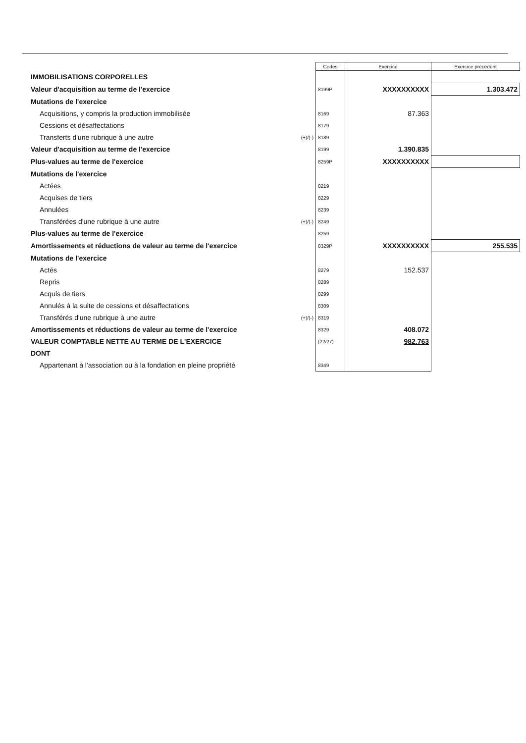| | | Codes | Exercice | Exercice précédent |
| --- | --- | --- | --- | --- |
| IMMOBILISATIONS CORPORELLES | | | | |
| Valeur d'acquisition au terme de l'exercice | | 8199P | XXXXXXXXXX | 1.303.472 |
| Mutations de l'exercice | | | | |
| Acquisitions, y compris la production immobilisée | | 8169 | 87.363 | |
| Cessions et désaffectations | | 8179 | | |
| Transferts d'une rubrique à une autre | (+)/(-) | 8189 | | |
| Valeur d'acquisition au terme de l'exercice | | 8199 | 1.390.835 | |
| Plus-values au terme de l'exercice | | 8259P | XXXXXXXXXX | |
| Mutations de l'exercice | | | | |
| Actées | | 8219 | | |
| Acquises de tiers | | 8229 | | |
| Annulées | | 8239 | | |
| Transférées d'une rubrique à une autre | (+)/(-) | 8249 | | |
| Plus-values au terme de l'exercice | | 8259 | | |
| Amortissements et réductions de valeur au terme de l'exercice | | 8329P | XXXXXXXXXX | 255.535 |
| Mutations de l'exercice | | | | |
| Actés | | 8279 | 152.537 | |
| Repris | | 8289 | | |
| Acquis de tiers | | 8299 | | |
| Annulés à la suite de cessions et désaffectations | | 8309 | | |
| Transférés d'une rubrique à une autre | (+)/(-) | 8319 | | |
| Amortissements et réductions de valeur au terme de l'exercice | | 8329 | 408.072 | |
| VALEUR COMPTABLE NETTE AU TERME DE L'EXERCICE | | (22/27) | 982.763 | |
| DONT | | | | |
| Appartenant à l'association ou à la fondation en pleine propriété | | 8349 | | |